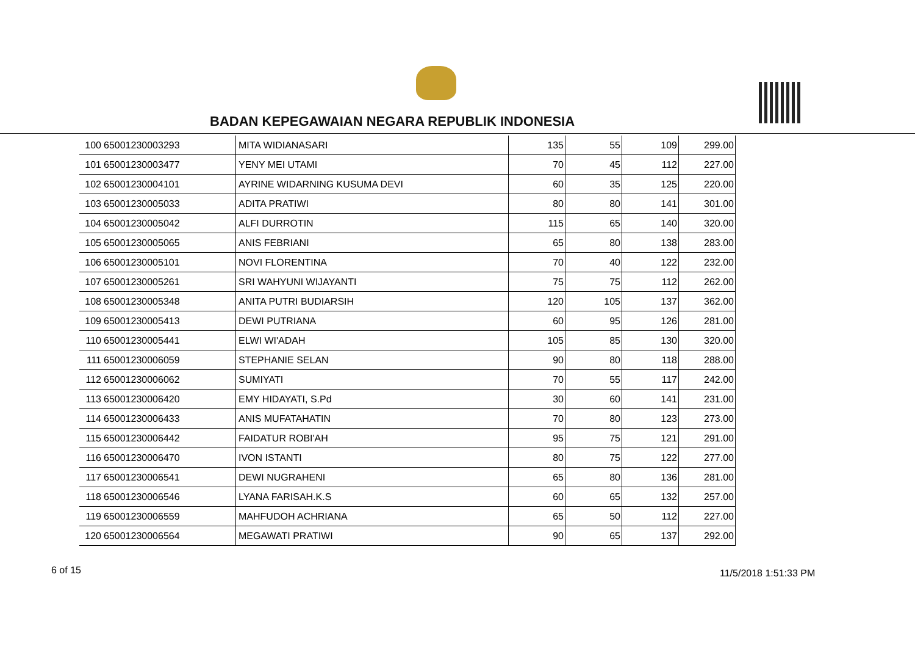BADAN KEPEGAWAIAN NEGARA REPUBLIK INDONESIA
| 100 | 65001230003293 | MITA WIDIANASARI | 135 | 55 | 109 | 299.00 |
| 101 | 65001230003477 | YENY MEI UTAMI | 70 | 45 | 112 | 227.00 |
| 102 | 65001230004101 | AYRINE WIDARNING KUSUMA DEVI | 60 | 35 | 125 | 220.00 |
| 103 | 65001230005033 | ADITA PRATIWI | 80 | 80 | 141 | 301.00 |
| 104 | 65001230005042 | ALFI DURROTIN | 115 | 65 | 140 | 320.00 |
| 105 | 65001230005065 | ANIS FEBRIANI | 65 | 80 | 138 | 283.00 |
| 106 | 65001230005101 | NOVI FLORENTINA | 70 | 40 | 122 | 232.00 |
| 107 | 65001230005261 | SRI WAHYUNI WIJAYANTI | 75 | 75 | 112 | 262.00 |
| 108 | 65001230005348 | ANITA PUTRI BUDIARSIH | 120 | 105 | 137 | 362.00 |
| 109 | 65001230005413 | DEWI PUTRIANA | 60 | 95 | 126 | 281.00 |
| 110 | 65001230005441 | ELWI WI'ADAH | 105 | 85 | 130 | 320.00 |
| 111 | 65001230006059 | STEPHANIE SELAN | 90 | 80 | 118 | 288.00 |
| 112 | 65001230006062 | SUMIYATI | 70 | 55 | 117 | 242.00 |
| 113 | 65001230006420 | EMY HIDAYATI, S.Pd | 30 | 60 | 141 | 231.00 |
| 114 | 65001230006433 | ANIS MUFATAHATIN | 70 | 80 | 123 | 273.00 |
| 115 | 65001230006442 | FAIDATUR ROBI'AH | 95 | 75 | 121 | 291.00 |
| 116 | 65001230006470 | IVON ISTANTI | 80 | 75 | 122 | 277.00 |
| 117 | 65001230006541 | DEWI NUGRAHENI | 65 | 80 | 136 | 281.00 |
| 118 | 65001230006546 | LYANA FARISAH.K.S | 60 | 65 | 132 | 257.00 |
| 119 | 65001230006559 | MAHFUDOH ACHRIANA | 65 | 50 | 112 | 227.00 |
| 120 | 65001230006564 | MEGAWATI PRATIWI | 90 | 65 | 137 | 292.00 |
6 of 15 11/5/2018 1:51:33 PM